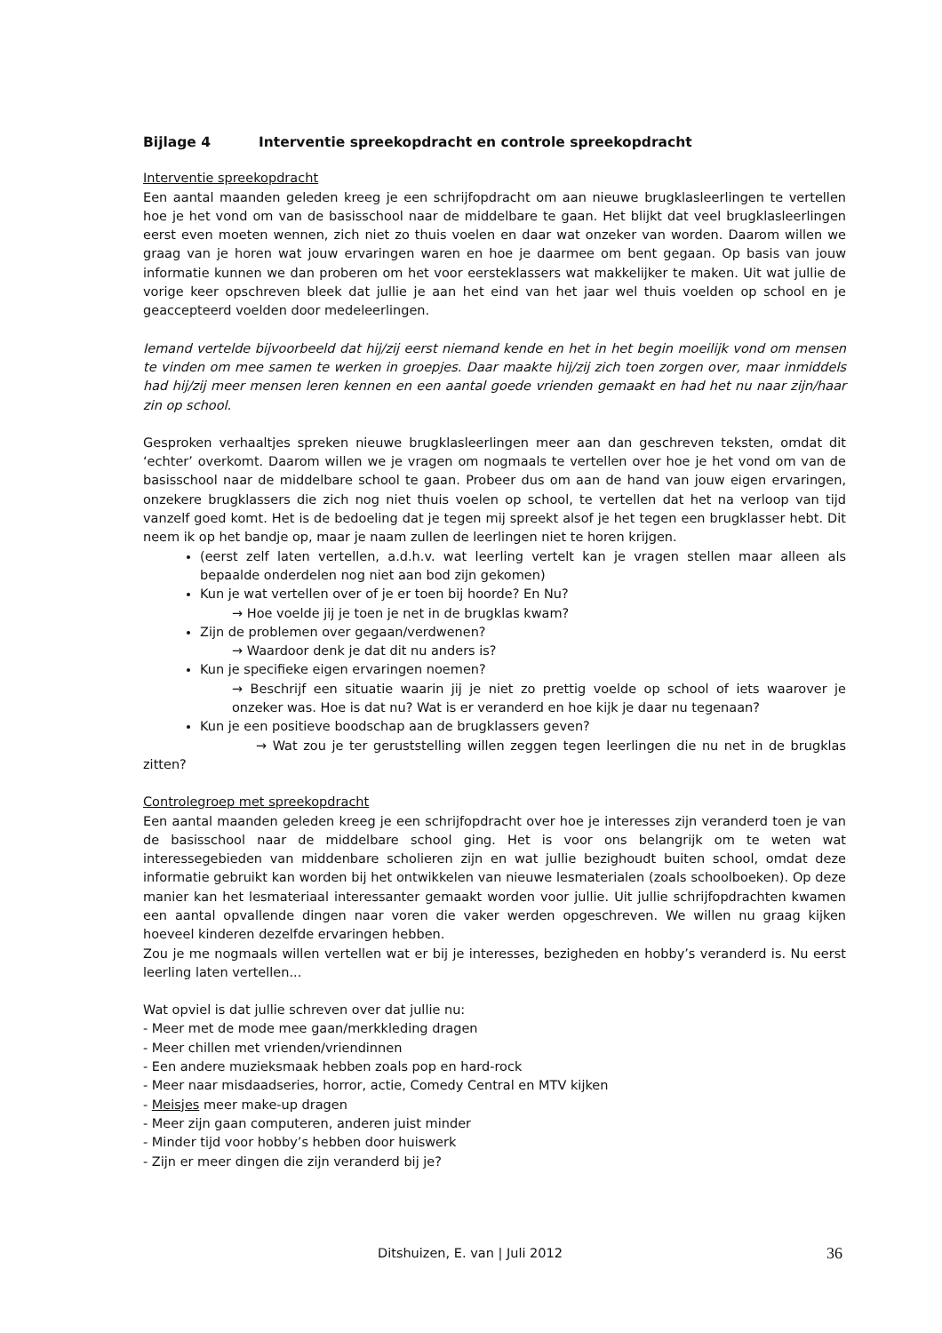Bijlage 4 Interventie spreekopdracht en controle spreekopdracht
Interventie spreekopdracht
Een aantal maanden geleden kreeg je een schrijfopdracht om aan nieuwe brugklasleerlingen te vertellen hoe je het vond om van de basisschool naar de middelbare te gaan. Het blijkt dat veel brugklasleerlingen eerst even moeten wennen, zich niet zo thuis voelen en daar wat onzeker van worden. Daarom willen we graag van je horen wat jouw ervaringen waren en hoe je daarmee om bent gegaan. Op basis van jouw informatie kunnen we dan proberen om het voor eersteklassers wat makkelijker te maken. Uit wat jullie de vorige keer opschreven bleek dat jullie je aan het eind van het jaar wel thuis voelden op school en je geaccepteerd voelden door medeleerlingen.
Iemand vertelde bijvoorbeeld dat hij/zij eerst niemand kende en het in het begin moeilijk vond om mensen te vinden om mee samen te werken in groepjes. Daar maakte hij/zij zich toen zorgen over, maar inmiddels had hij/zij meer mensen leren kennen en een aantal goede vrienden gemaakt en had het nu naar zijn/haar zin op school.
Gesproken verhaaltjes spreken nieuwe brugklasleerlingen meer aan dan geschreven teksten, omdat dit ‘echter’ overkomt. Daarom willen we je vragen om nogmaals te vertellen over hoe je het vond om van de basisschool naar de middelbare school te gaan. Probeer dus om aan de hand van jouw eigen ervaringen, onzekere brugklassers die zich nog niet thuis voelen op school, te vertellen dat het na verloop van tijd vanzelf goed komt. Het is de bedoeling dat je tegen mij spreekt alsof je het tegen een brugklasser hebt. Dit neem ik op het bandje op, maar je naam zullen de leerlingen niet te horen krijgen.
(eerst zelf laten vertellen, a.d.h.v. wat leerling vertelt kan je vragen stellen maar alleen als bepaalde onderdelen nog niet aan bod zijn gekomen)
Kun je wat vertellen over of je er toen bij hoorde? En Nu?
→ Hoe voelde jij je toen je net in de brugklas kwam?
Zijn de problemen over gegaan/verdwenen?
→ Waardoor denk je dat dit nu anders is?
Kun je specifieke eigen ervaringen noemen?
→ Beschrijf een situatie waarin jij je niet zo prettig voelde op school of iets waarover je onzeker was. Hoe is dat nu? Wat is er veranderd en hoe kijk je daar nu tegenaan?
Kun je een positieve boodschap aan de brugklassers geven?
→ Wat zou je ter geruststelling willen zeggen tegen leerlingen die nu net in de brugklas zitten?
Controlegroep met spreekopdracht
Een aantal maanden geleden kreeg je een schrijfopdracht over hoe je interesses zijn veranderd toen je van de basisschool naar de middelbare school ging. Het is voor ons belangrijk om te weten wat interessegebieden van middenbare scholieren zijn en wat jullie bezighoudt buiten school, omdat deze informatie gebruikt kan worden bij het ontwikkelen van nieuwe lesmaterialen (zoals schoolboeken). Op deze manier kan het lesmateriaal interessanter gemaakt worden voor jullie. Uit jullie schrijfopdrachten kwamen een aantal opvallende dingen naar voren die vaker werden opgeschreven. We willen nu graag kijken hoeveel kinderen dezelfde ervaringen hebben.
Zou je me nogmaals willen vertellen wat er bij je interesses, bezigheden en hobby’s veranderd is. Nu eerst leerling laten vertellen...
Wat opviel is dat jullie schreven over dat jullie nu:
- Meer met de mode mee gaan/merkkleding dragen
- Meer chillen met vrienden/vriendinnen
- Een andere muzieksmaak hebben zoals pop en hard-rock
- Meer naar misdaadseries, horror, actie, Comedy Central en MTV kijken
- Meisjes meer make-up dragen
- Meer zijn gaan computeren, anderen juist minder
- Minder tijd voor hobby’s hebben door huiswerk
- Zijn er meer dingen die zijn veranderd bij je?
Ditshuizen, E. van | Juli 2012 36